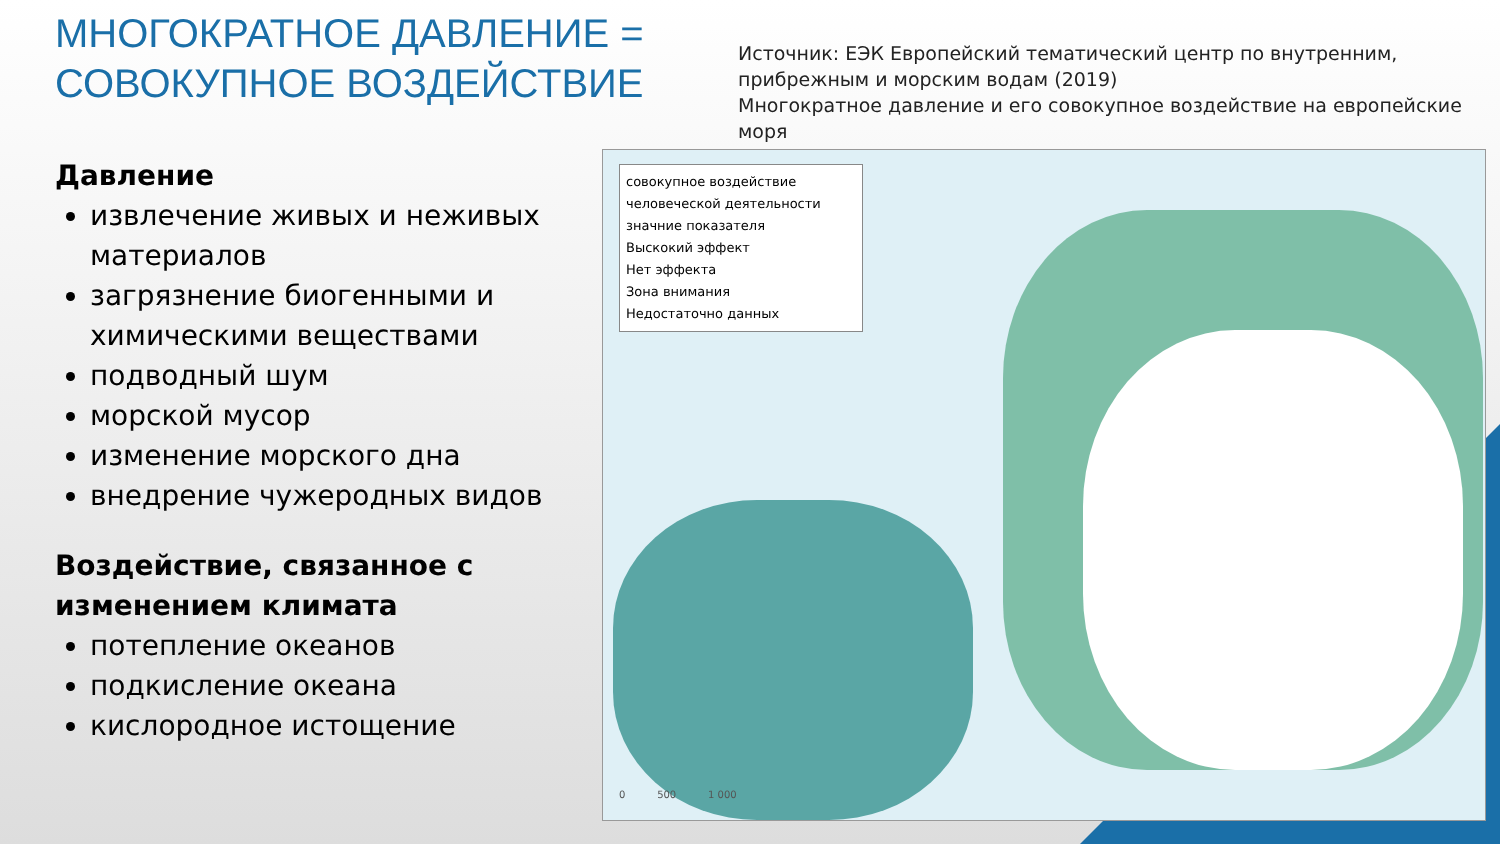МНОГОКРАТНОЕ ДАВЛЕНИЕ = СОВОКУПНОЕ ВОЗДЕЙСТВИЕ
Давление
извлечение живых и неживых материалов
загрязнение биогенными и химическими веществами
подводный шум
морской мусор
изменение морского дна
внедрение чужеродных видов
Воздействие, связанное с изменением климата
потепление океанов
подкисление океана
кислородное истощение
Источник: ЕЭК Европейский тематический центр по внутренним, прибрежным и морским водам (2019)
Многократное давление и его совокупное воздействие на европейские моря
совокупное воздействие человеческой деятельности
значние показателя
Выскокий эффект
Нет эффекта
Зона внимания
Недостаточно данных
0 500 1 000